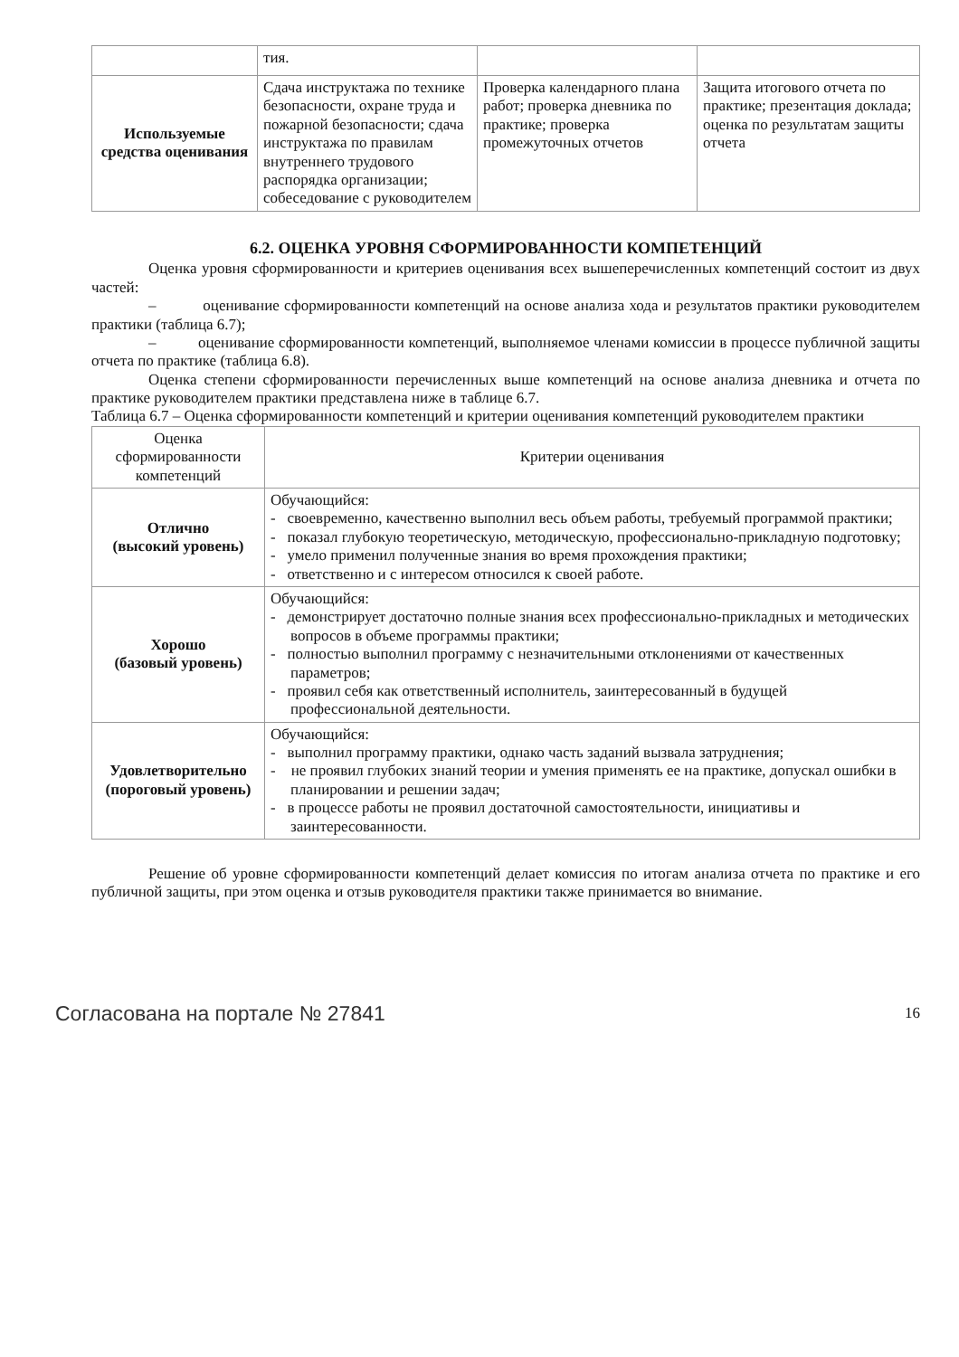| | тия. | | |
| Используемые средства оценивания | Сдача инструктажа по технике безопасности, охране труда и пожарной безопасности; сдача инструктажа по правилам внутреннего трудового распорядка организации; собеседование с руководителем | Проверка календарного плана работ; проверка дневника по практике; проверка промежуточных отчетов | Защита итогового отчета по практике; презентация доклада; оценка по результатам защиты отчета |
6.2. ОЦЕНКА УРОВНЯ СФОРМИРОВАННОСТИ КОМПЕТЕНЦИЙ
Оценка уровня сформированности и критериев оценивания всех вышеперечисленных компетенций состоит из двух частей:
– оценивание сформированности компетенций на основе анализа хода и результатов практики руководителем практики (таблица 6.7);
– оценивание сформированности компетенций, выполняемое членами комиссии в процессе публичной защиты отчета по практике (таблица 6.8).
Оценка степени сформированности перечисленных выше компетенций на основе анализа дневника и отчета по практике руководителем практики представлена ниже в таблице 6.7.
Таблица 6.7 – Оценка сформированности компетенций и критерии оценивания компетенций руководителем практики
| Оценка сформированности компетенций | Критерии оценивания |
| Отлично (высокий уровень) | Обучающийся: - своевременно, качественно выполнил весь объем работы, требуемый программой практики; - показал глубокую теоретическую, методическую, профессионально-прикладную подготовку; - умело применил полученные знания во время прохождения практики; - ответственно и с интересом относился к своей работе. |
| Хорошо (базовый уровень) | Обучающийся: - демонстрирует достаточно полные знания всех профессионально-прикладных и методических вопросов в объеме программы практики; - полностью выполнил программу с незначительными отклонениями от качественных параметров; - проявил себя как ответственный исполнитель, заинтересованный в будущей профессиональной деятельности. |
| Удовлетворительно (пороговый уровень) | Обучающийся: - выполнил программу практики, однако часть заданий вызвала затруднения; - не проявил глубоких знаний теории и умения применять ее на практике, допускал ошибки в планировании и решении задач; - в процессе работы не проявил достаточной самостоятельности, инициативы и заинтересованности. |
Решение об уровне сформированности компетенций делает комиссия по итогам анализа отчета по практике и его публичной защиты, при этом оценка и отзыв руководителя практики также принимается во внимание.
Согласована на портале № 27841 16